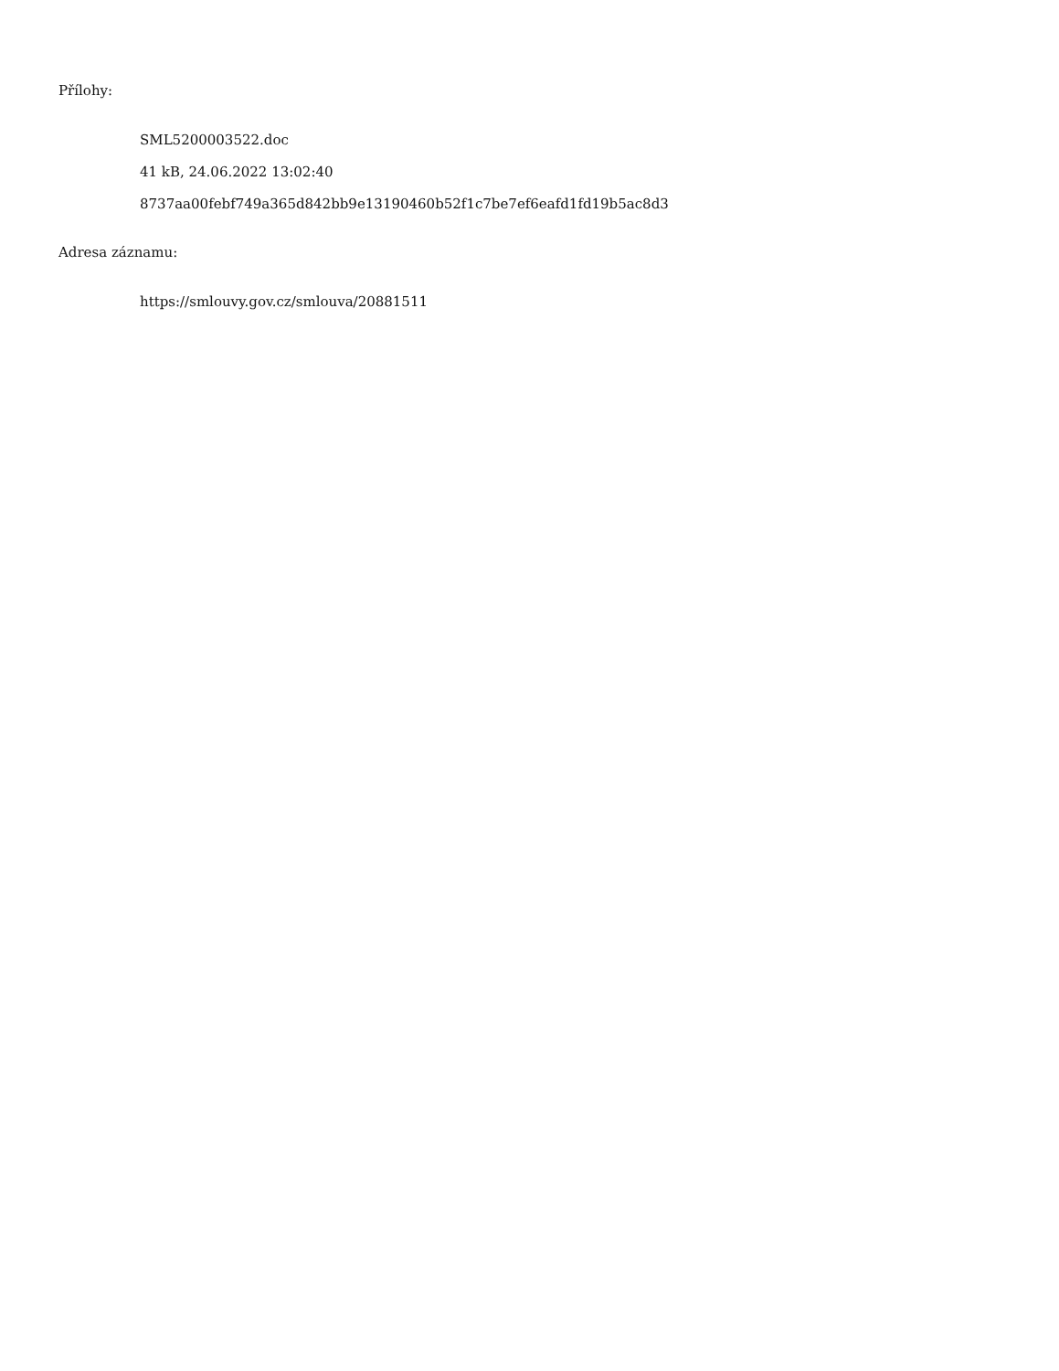Přílohy:
SML5200003522.doc
41 kB, 24.06.2022 13:02:40
8737aa00febf749a365d842bb9e13190460b52f1c7be7ef6eafd1fd19b5ac8d3
Adresa záznamu:
https://smlouvy.gov.cz/smlouva/20881511